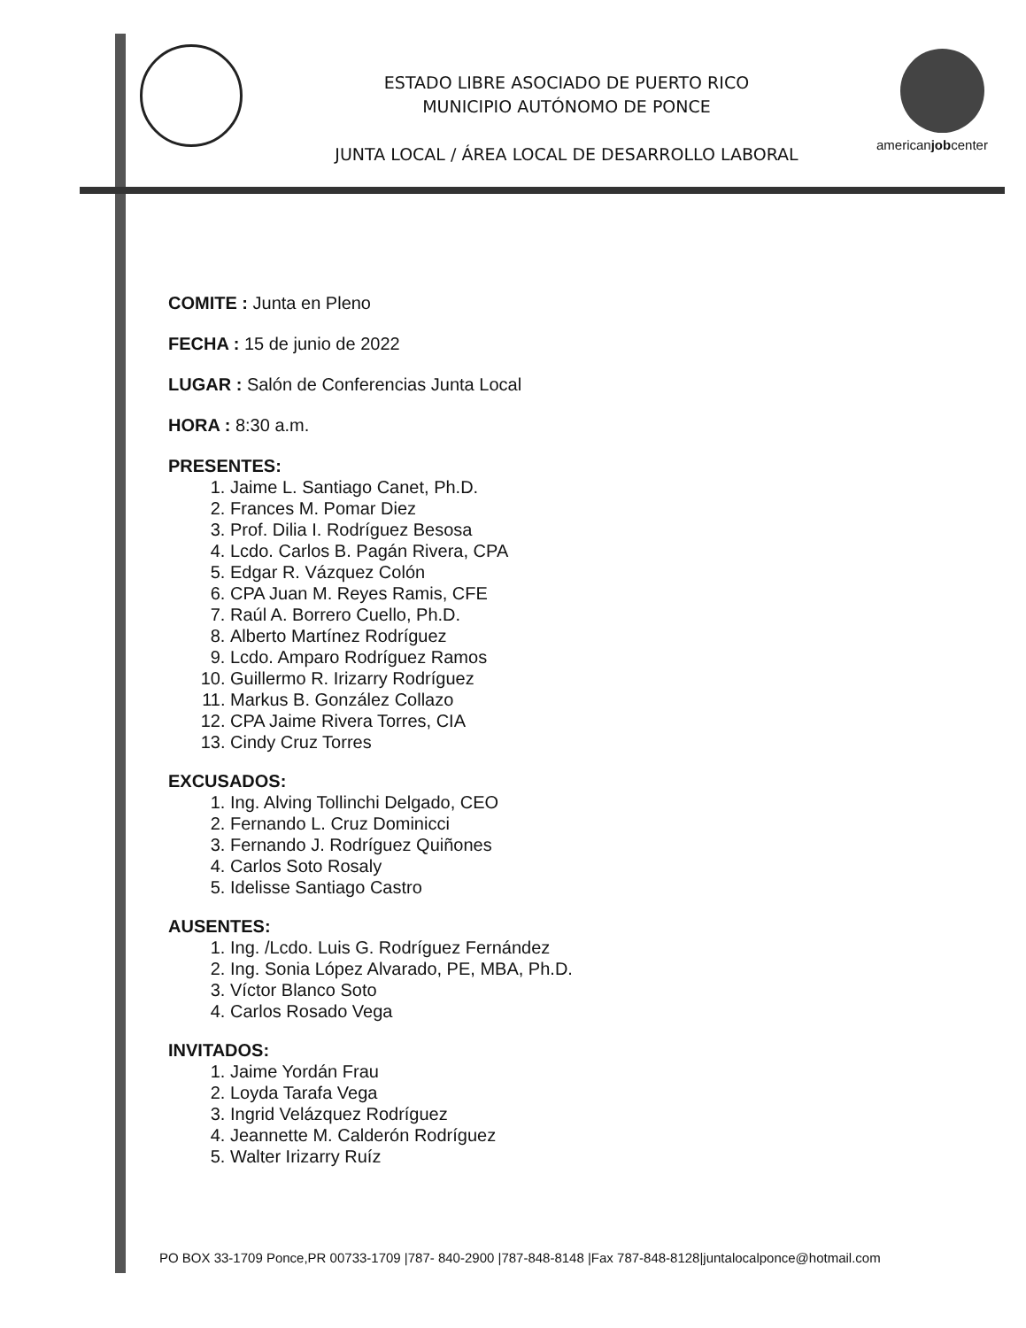ESTADO LIBRE ASOCIADO DE PUERTO RICO
MUNICIPIO AUTÓNOMO DE PONCE
JUNTA LOCAL / ÁREA LOCAL DE DESARROLLO LABORAL
americanjobcenter
COMITE : Junta en Pleno
FECHA : 15 de junio de 2022
LUGAR : Salón de Conferencias Junta Local
HORA : 8:30 a.m.
PRESENTES:
1. Jaime L. Santiago Canet, Ph.D.
2. Frances M. Pomar Diez
3. Prof. Dilia I. Rodríguez Besosa
4. Lcdo. Carlos B. Pagán Rivera, CPA
5. Edgar R. Vázquez Colón
6. CPA Juan M. Reyes Ramis, CFE
7. Raúl A. Borrero Cuello, Ph.D.
8. Alberto Martínez Rodríguez
9. Lcdo. Amparo Rodríguez Ramos
10. Guillermo R. Irizarry Rodríguez
11. Markus B. González Collazo
12. CPA Jaime Rivera Torres, CIA
13. Cindy Cruz Torres
EXCUSADOS:
1. Ing. Alving Tollinchi Delgado, CEO
2. Fernando L. Cruz Dominicci
3. Fernando J. Rodríguez Quiñones
4. Carlos Soto Rosaly
5. Idelisse Santiago Castro
AUSENTES:
1. Ing. /Lcdo. Luis G. Rodríguez Fernández
2. Ing. Sonia López Alvarado, PE, MBA, Ph.D.
3. Víctor Blanco Soto
4. Carlos Rosado Vega
INVITADOS:
1. Jaime Yordán Frau
2. Loyda Tarafa Vega
3. Ingrid Velázquez Rodríguez
4. Jeannette M. Calderón Rodríguez
5. Walter Irizarry Ruíz
PO BOX 33-1709 Ponce,PR 00733-1709 |787- 840-2900 |787-848-8148 |Fax 787-848-8128|juntalocalponce@hotmail.com